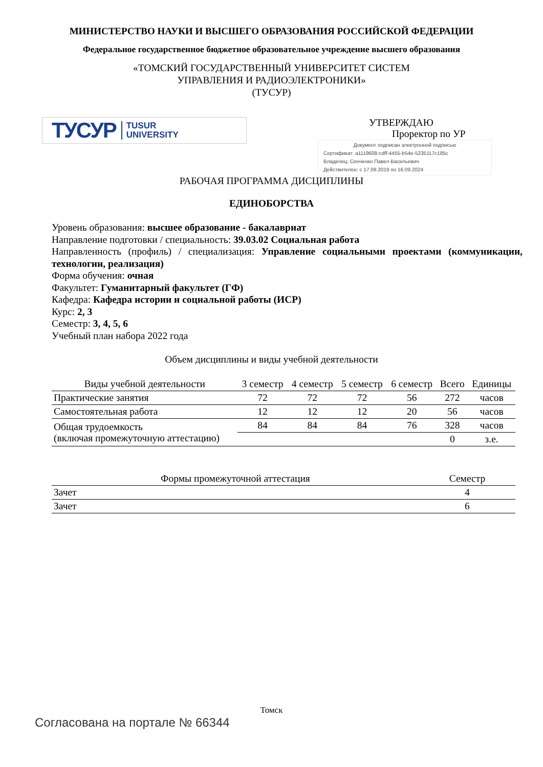МИНИСТЕРСТВО НАУКИ И ВЫСШЕГО ОБРАЗОВАНИЯ РОССИЙСКОЙ ФЕДЕРАЦИИ
Федеральное государственное бюджетное образовательное учреждение высшего образования
«ТОМСКИЙ ГОСУДАРСТВЕННЫЙ УНИВЕРСИТЕТ СИСТЕМ
УПРАВЛЕНИЯ И РАДИОЭЛЕКТРОНИКИ»
(ТУСУР)
ТУСУР TUSUR
UNIVERSITY
УТВЕРЖДАЮ
Проректор по УР
Документ подписан электронной подписью
Сертификат: a1119608-cdff-4455-b54e-5235117c185c
Владелец: Сенченко Павел Васильевич
Действителен: с 17.09.2019 по 16.09.2024
РАБОЧАЯ ПРОГРАММА ДИСЦИПЛИНЫ
ЕДИНОБОРСТВА
Уровень образования: высшее образование - бакалавриат
Направление подготовки / специальность: 39.03.02 Социальная работа
Направленность (профиль) / специализация: Управление социальными проектами (коммуникации, технологии, реализация)
Форма обучения: очная
Факультет: Гуманитарный факультет (ГФ)
Кафедра: Кафедра истории и социальной работы (ИСР)
Курс: 2, 3
Семестр: 3, 4, 5, 6
Учебный план набора 2022 года
Объем дисциплины и виды учебной деятельности
| Виды учебной деятельности | 3 семестр | 4 семестр | 5 семестр | 6 семестр | Всего | Единицы |
| --- | --- | --- | --- | --- | --- | --- |
| Практические занятия | 72 | 72 | 72 | 56 | 272 | часов |
| Самостоятельная работа | 12 | 12 | 12 | 20 | 56 | часов |
| Общая трудоемкость (включая промежуточную аттестацию) | 84 | 84 | 84 | 76 | 328 | часов |
| | | | | | 0 | з.е. |
| Формы промежуточной аттестация | Семестр |
| --- | --- |
| Зачет | 4 |
| Зачет | 6 |
Томск
Согласована на портале № 66344